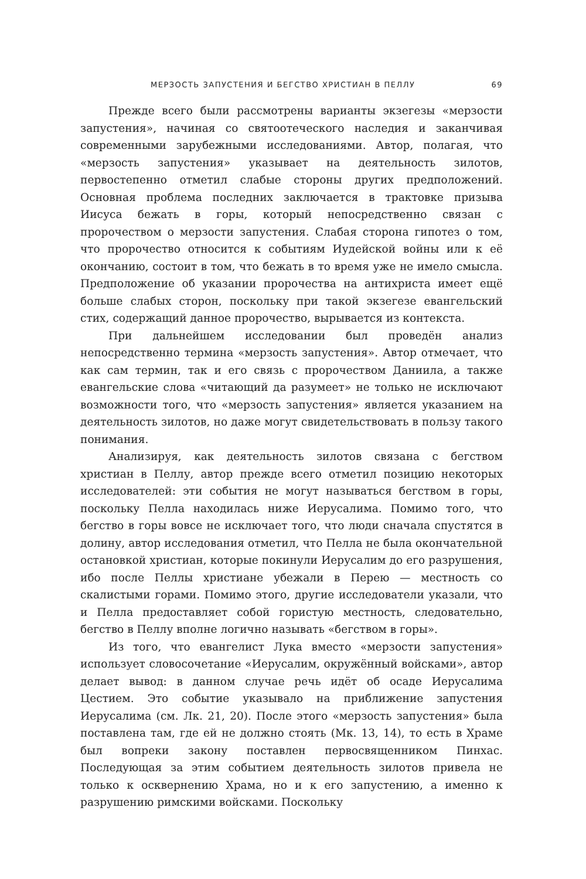МЕРЗОСТЬ ЗАПУСТЕНИЯ И БЕГСТВО ХРИСТИАН В ПЕЛЛУ 69
Прежде всего были рассмотрены варианты экзегезы «мерзости запустения», начиная со святоотеческого наследия и заканчивая современными зарубежными исследованиями. Автор, полагая, что «мерзость запустения» указывает на деятельность зилотов, первостепенно отметил слабые стороны других предположений. Основная проблема последних заключается в трактовке призыва Иисуса бежать в горы, который непосредственно связан с пророчеством о мерзости запустения. Слабая сторона гипотез о том, что пророчество относится к событиям Иудейской войны или к её окончанию, состоит в том, что бежать в то время уже не имело смысла. Предположение об указании пророчества на антихриста имеет ещё больше слабых сторон, поскольку при такой экзегезе евангельский стих, содержащий данное пророчество, вырывается из контекста.
При дальнейшем исследовании был проведён анализ непосредственно термина «мерзость запустения». Автор отмечает, что как сам термин, так и его связь с пророчеством Даниила, а также евангельские слова «читающий да разумеет» не только не исключают возможности того, что «мерзость запустения» является указанием на деятельность зилотов, но даже могут свидетельствовать в пользу такого понимания.
Анализируя, как деятельность зилотов связана с бегством христиан в Пеллу, автор прежде всего отметил позицию некоторых исследователей: эти события не могут называться бегством в горы, поскольку Пелла находилась ниже Иерусалима. Помимо того, что бегство в горы вовсе не исключает того, что люди сначала спустятся в долину, автор исследования отметил, что Пелла не была окончательной остановкой христиан, которые покинули Иерусалим до его разрушения, ибо после Пеллы христиане убежали в Перею — местность со скалистыми горами. Помимо этого, другие исследователи указали, что и Пелла предоставляет собой гористую местность, следовательно, бегство в Пеллу вполне логично называть «бегством в горы».
Из того, что евангелист Лука вместо «мерзости запустения» использует словосочетание «Иерусалим, окружённый войсками», автор делает вывод: в данном случае речь идёт об осаде Иерусалима Цестием. Это событие указывало на приближение запустения Иерусалима (см. Лк. 21, 20). После этого «мерзость запустения» была поставлена там, где ей не должно стоять (Мк. 13, 14), то есть в Храме был вопреки закону поставлен первосвященником Пинхас. Последующая за этим событием деятельность зилотов привела не только к осквернению Храма, но и к его запустению, а именно к разрушению римскими войсками. Поскольку